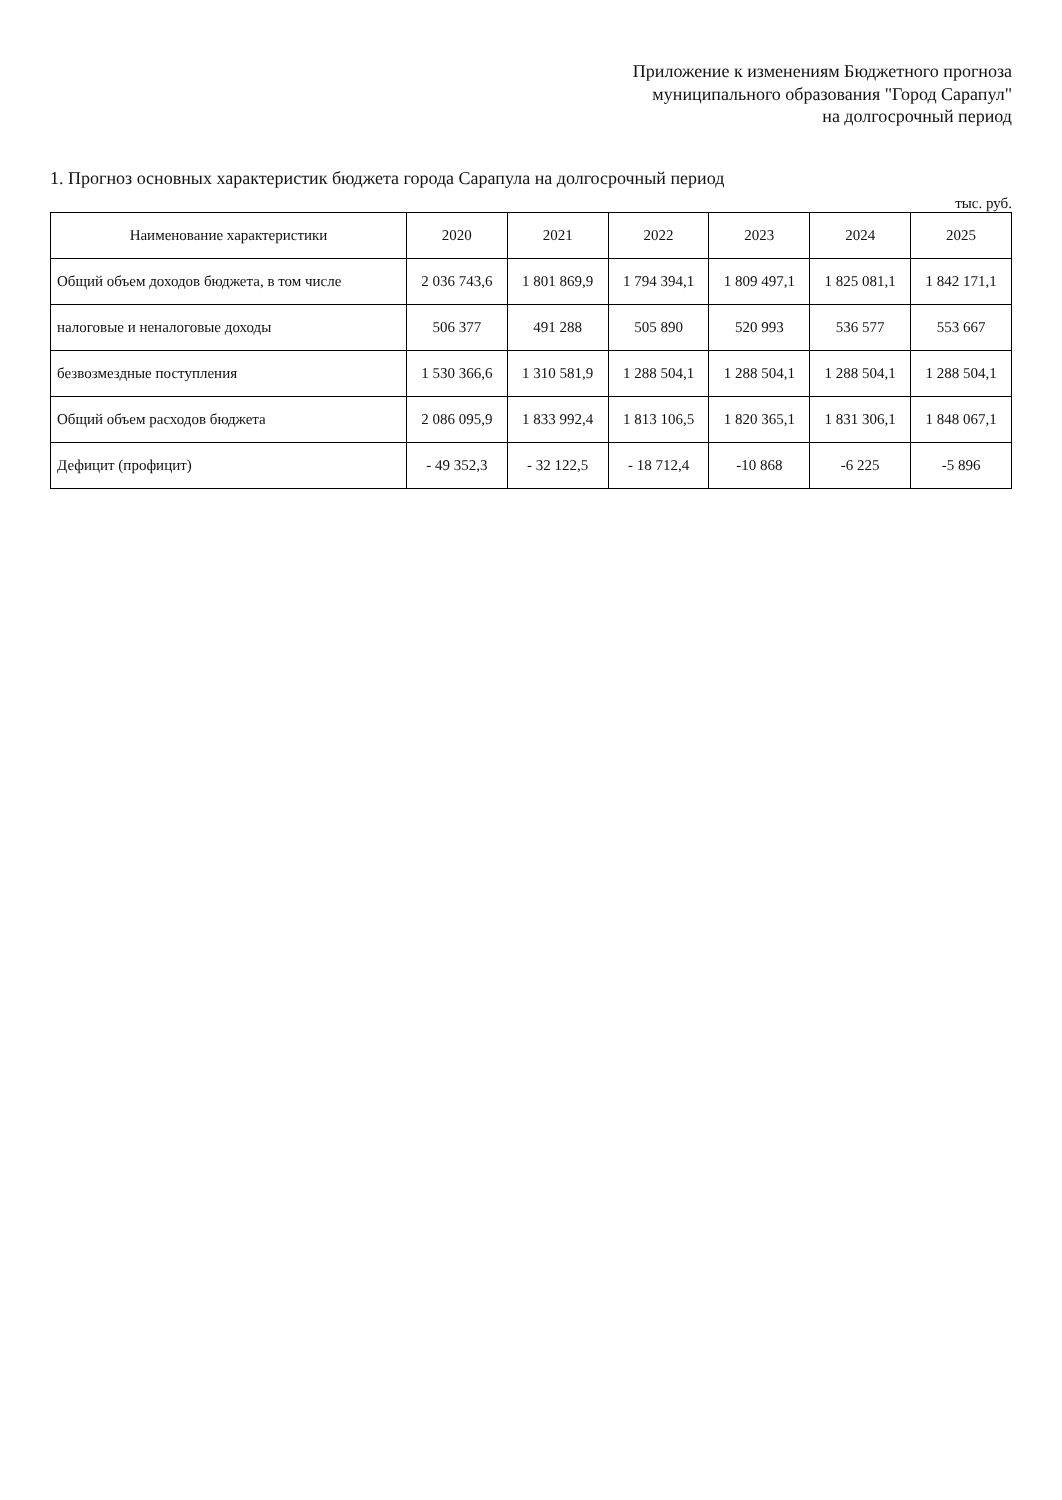Приложение к изменениям Бюджетного прогноза
муниципального образования "Город Сарапул"
на долгосрочный период
1. Прогноз основных характеристик бюджета города Сарапула на долгосрочный период
тыс. руб.
| Наименование характеристики | 2020 | 2021 | 2022 | 2023 | 2024 | 2025 |
| --- | --- | --- | --- | --- | --- | --- |
| Общий объем доходов бюджета, в том числе | 2 036 743,6 | 1 801 869,9 | 1 794 394,1 | 1 809 497,1 | 1 825 081,1 | 1 842 171,1 |
| налоговые и неналоговые доходы | 506 377 | 491 288 | 505 890 | 520 993 | 536 577 | 553 667 |
| безвозмездные поступления | 1 530 366,6 | 1 310 581,9 | 1 288 504,1 | 1 288 504,1 | 1 288 504,1 | 1 288 504,1 |
| Общий объем расходов бюджета | 2 086 095,9 | 1 833 992,4 | 1 813 106,5 | 1 820 365,1 | 1 831 306,1 | 1 848 067,1 |
| Дефицит (профицит) | - 49 352,3 | - 32 122,5 | - 18 712,4 | -10 868 | -6 225 | -5 896 |